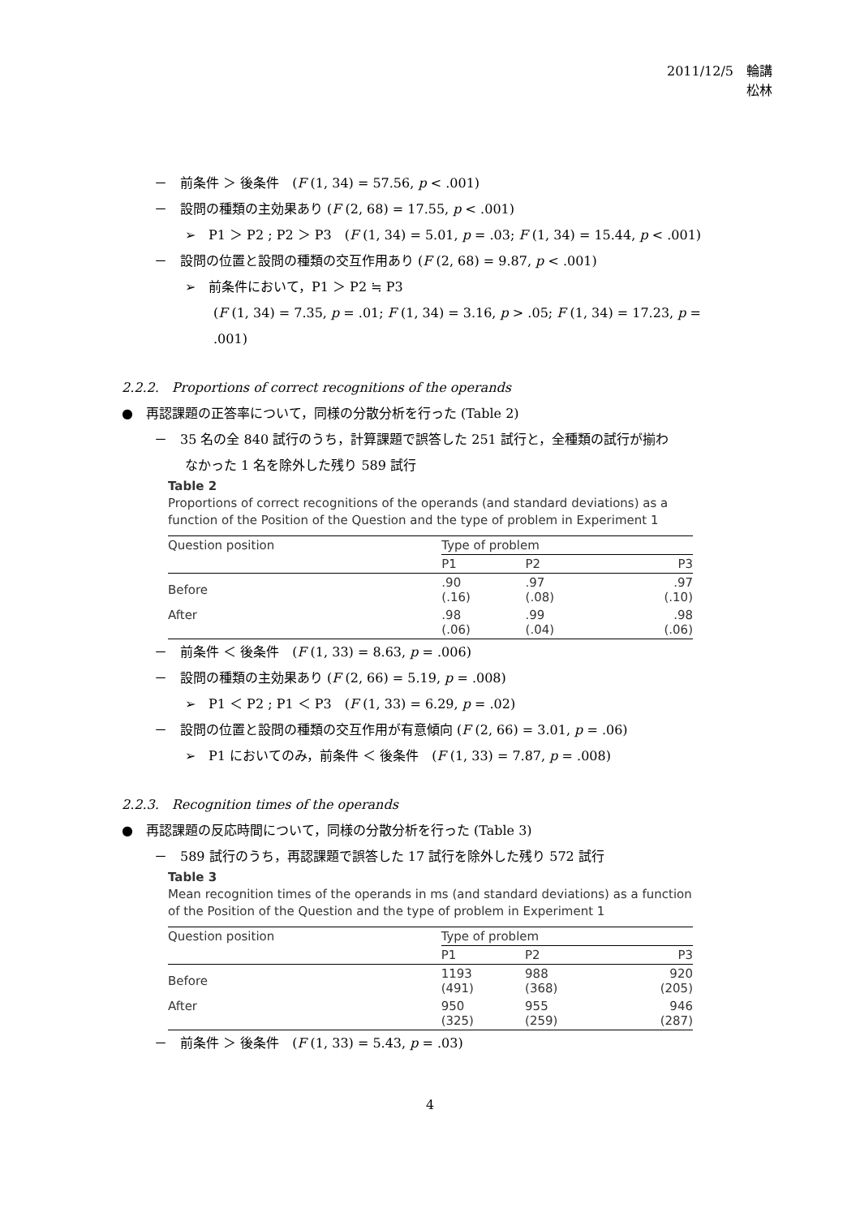2011/12/5　輪講
松林
－　前条件 ＞ 後条件　(F (1, 34) = 57.56, p < .001)
－　設問の種類の主効果あり (F (2, 68) = 17.55, p < .001)
➢　P1 ＞ P2 ; P2 ＞ P3　(F (1, 34) = 5.01, p = .03; F (1, 34) = 15.44, p < .001)
－　設問の位置と設問の種類の交互作用あり (F (2, 68) = 9.87, p < .001)
➢　前条件において，P1 ＞ P2 ≒ P3
(F (1, 34) = 7.35, p = .01; F (1, 34) = 3.16, p > .05; F (1, 34) = 17.23, p = .001)
2.2.2.　Proportions of correct recognitions of the operands
●　再認課題の正答率について，同様の分散分析を行った (Table 2)
－　35 名の全 840 試行のうち，計算課題で誤答した 251 試行と，全種類の試行が揃わ
なかった 1 名を除外した残り 589 試行
Table 2
Proportions of correct recognitions of the operands (and standard deviations) as a function of the Position of the Question and the type of problem in Experiment 1
| Question position | Type of problem | | |
| --- | --- | --- | --- |
| | P1 | P2 | P3 |
| Before | .90 (.16) | .97 (.08) | .97 (.10) |
| After | .98 (.06) | .99 (.04) | .98 (.06) |
－　前条件 ＜ 後条件　(F (1, 33) = 8.63, p = .006)
－　設問の種類の主効果あり (F (2, 66) = 5.19, p = .008)
➢　P1 ＜ P2 ; P1 ＜ P3　(F (1, 33) = 6.29, p = .02)
－　設問の位置と設問の種類の交互作用が有意傾向 (F (2, 66) = 3.01, p = .06)
➢　P1 においてのみ，前条件 ＜ 後条件　(F (1, 33) = 7.87, p = .008)
2.2.3.　Recognition times of the operands
●　再認課題の反応時間について，同様の分散分析を行った (Table 3)
－　589 試行のうち，再認課題で誤答した 17 試行を除外した残り 572 試行
Table 3
Mean recognition times of the operands in ms (and standard deviations) as a function of the Position of the Question and the type of problem in Experiment 1
| Question position | Type of problem | | |
| --- | --- | --- | --- |
| | P1 | P2 | P3 |
| Before | 1193 (491) | 988 (368) | 920 (205) |
| After | 950 (325) | 955 (259) | 946 (287) |
－　前条件 ＞ 後条件　(F (1, 33) = 5.43, p = .03)
4